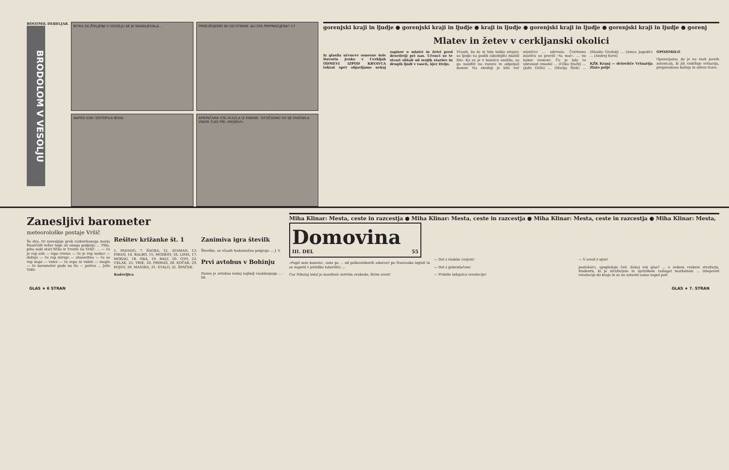BOGOMIL DEBELJAK
BRODOLOM V VESOLJU
BITKA ZA ŽIVLJENJI V VESOLJU SE JE NADALJEVALA...
PRIBLIŽUJEMO SE OD STRANI. ALI STA PRIPRAVLJENA? 17
NAPED SVA! IZSTOPILA BOVA.
AMERIČANA STA ZLEZLA IZ KABINE. ISTOČASNO SO SE DVIGNILA VRATA TUDI PRI »MOSKVI«.
gorenjski kraji in ljudje ● gorenjski kraji in ljudje ● kraji in ljudje ● gorenjski kraji in ljudje ● gorenjski kraji in ljudje ● gorenj
Mlatev in žetev v cerkljanski okolici
Iz glasila učencev osnovne šole Davorin Jenko v Cerkljah ODMEVI IZPOD KRVAVCA tokrat spet objavljamo nekaj zapisov o mlatvi in žetvi pred desetletji pri nas. Učenci so te stvari slišali od svojih staršev in drugih ljudi v vaseh, kjer živijo.
Včasih, ko še ni bilo toliko strojev, so ljudje na podih (skednjih) mlatili žito. Ko se je v kozolcu osušilo, so ga naložili na vozove in odpeljali domov. Na skednji je bilo več mlatičev ... odrivala. Četrtemu mlatiču so pravili »ta mal«. ... no kakor zvonovi. Če je kdo to ubranost zmedel ... (Cilka Mačk) ... (Jože Grile) ... (Marija Šink) ... (Stanko Grošelj) ... (Anica Jagodic) ... (Andrej Kern)
KŽK Kranj — delovišče Vrtnarija Zlato polje
OPOZORILO
Opozarjamo, da je na vseh javnih zelenicah, ki jih vzdržuje vrtnarija, prepovedana košnja in odvoz trave.
Zanesljivi barometer
meteorološke postaje Vršič
Še dva, tri zavesljaje prek razburkanega morja finančnih težav tega ali onega podjetja ... Piha, piha neki stari fičko iz Trente na Vršič. ... — če je rep suh — lepo vreme — če je rep moker — dežuje — če rep miruje — stanovitno — če se rep maje — veter — če repa ni videti — megla — če barometer pade na tla — potres ... Jože Vidic
Rešitev križanke št. 1
1. PADANG, 7. ŠAGRA, 12. ATAMAN, 13. PIRAN, 14. BALBO, 15. MODEST, 16. LIMA, 17. MORAG, 18. ORA, 19. BALT, 20. OTO, 23. CELAK, 25. TRIK, 26. PRIMAS, 28. KOČAR, 29. KOJOT, 30. MANIRA, 31. STALO, 32. ŠPAČEK.
Radovljica
Zanimiva igra številk
Številke, se včasih hudomušno poigrajo ... J. V.
Prvi avtobus v Bohinju
Danes je avtobus nekaj najbolj vsakdanjega ... - bb
Miha Klinar: Mesta, ceste in razcestja ● Miha Klinar: Mesta, ceste in razcestja ● Miha Klinar: Mesta, ceste in razcestja ● Miha Klinar: Mesta,
Domovina
III. DEL 55
»Popil sem kozarec, nato pa ... od polkovnikovih udarcev po francosko izginil in se napotil v jetniško taborišče ...
Car Nikolaj izdal je manifest: mrtvim svobodo, živim arest!
— Dol z vsakim carjem!
— Dol z gobezdačem!
— Primite izdajalca revolucije!
— V arest z njim!
poslušalci, spogledajo češ: Zakaj tak glas? ... o nekem ruskem stražarju, študentu, ki je stražarjem in ujetnikom razlagal marksizem ... izbojevati revolucijo do kraja in se ne ustaviti samo napol poti
GLAS ★ 6 STRAN GLAS ★ 7. STRAN